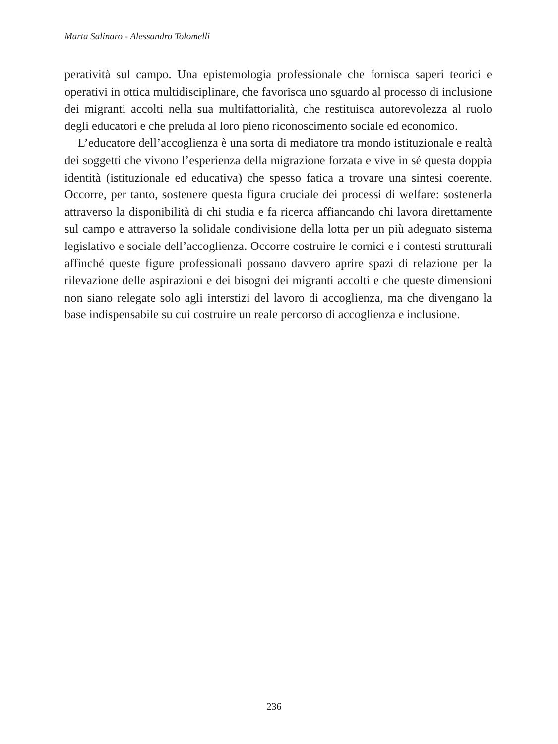Marta Salinaro - Alessandro Tolomelli
peratività sul campo. Una epistemologia professionale che fornisca saperi teorici e operativi in ottica multidisciplinare, che favorisca uno sguardo al processo di inclusione dei migranti accolti nella sua multifattorialità, che restituisca autorevolezza al ruolo degli educatori e che preluda al loro pieno riconoscimento sociale ed economico.
L’educatore dell’accoglienza è una sorta di mediatore tra mondo istituzionale e realtà dei soggetti che vivono l’esperienza della migrazione forzata e vive in sé questa doppia identità (istituzionale ed educativa) che spesso fatica a trovare una sintesi coerente. Occorre, per tanto, sostenere questa figura cruciale dei processi di welfare: sostenerla attraverso la disponibilità di chi studia e fa ricerca affiancando chi lavora direttamente sul campo e attraverso la solidale condivisione della lotta per un più adeguato sistema legislativo e sociale dell’accoglienza. Occorre costruire le cornici e i contesti strutturali affinché queste figure professionali possano davvero aprire spazi di relazione per la rilevazione delle aspirazioni e dei bisogni dei migranti accolti e che queste dimensioni non siano relegate solo agli interstizi del lavoro di accoglienza, ma che divengano la base indispensabile su cui costruire un reale percorso di accoglienza e inclusione.
236